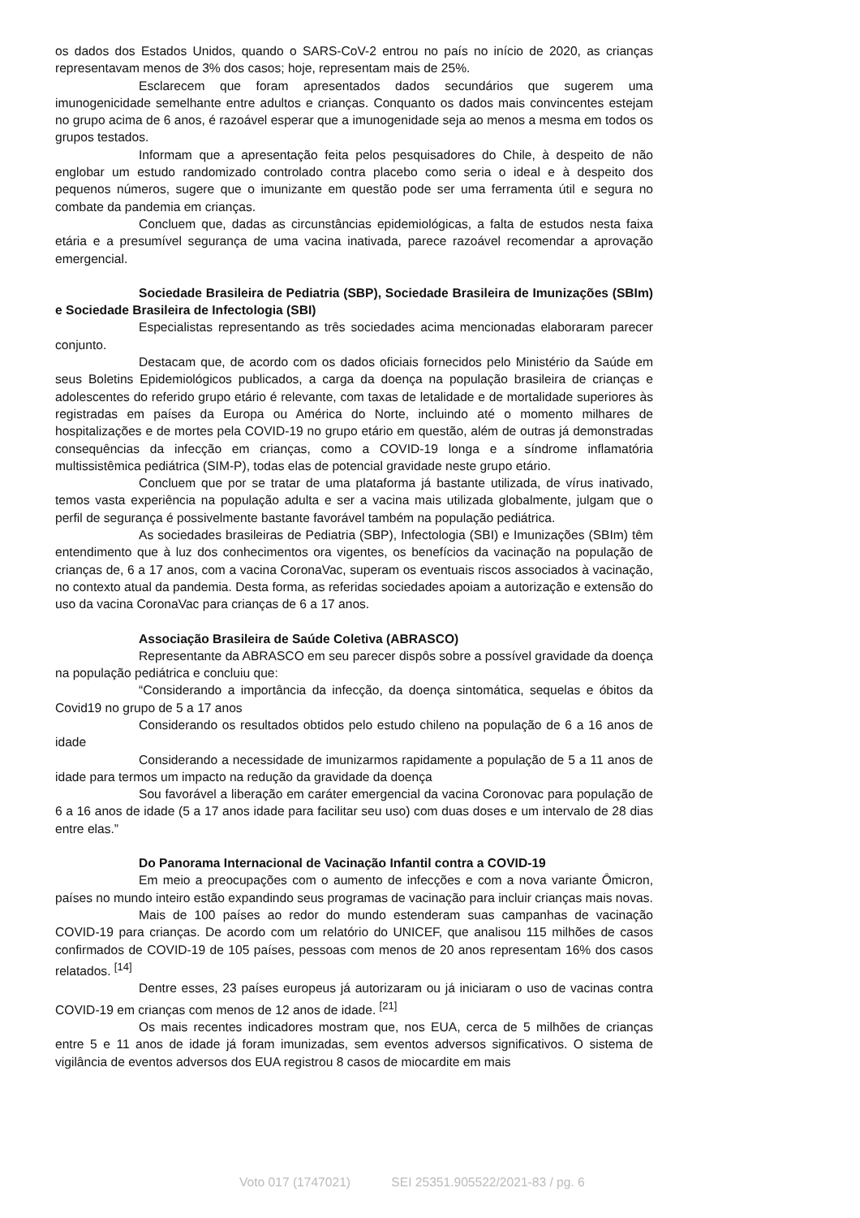os dados dos Estados Unidos, quando o SARS-CoV-2 entrou no país no início de 2020, as crianças representavam menos de 3% dos casos; hoje, representam mais de 25%.
Esclarecem que foram apresentados dados secundários que sugerem uma imunogenicidade semelhante entre adultos e crianças. Conquanto os dados mais convincentes estejam no grupo acima de 6 anos, é razoável esperar que a imunogenidade seja ao menos a mesma em todos os grupos testados.
Informam que a apresentação feita pelos pesquisadores do Chile, à despeito de não englobar um estudo randomizado controlado contra placebo como seria o ideal e à despeito dos pequenos números, sugere que o imunizante em questão pode ser uma ferramenta útil e segura no combate da pandemia em crianças.
Concluem que, dadas as circunstâncias epidemiológicas, a falta de estudos nesta faixa etária e a presumível segurança de uma vacina inativada, parece razoável recomendar a aprovação emergencial.
Sociedade Brasileira de Pediatria (SBP), Sociedade Brasileira de Imunizações (SBIm) e Sociedade Brasileira de Infectologia (SBI)
Especialistas representando as três sociedades acima mencionadas elaboraram parecer conjunto.
Destacam que, de acordo com os dados oficiais fornecidos pelo Ministério da Saúde em seus Boletins Epidemiológicos publicados, a carga da doença na população brasileira de crianças e adolescentes do referido grupo etário é relevante, com taxas de letalidade e de mortalidade superiores às registradas em países da Europa ou América do Norte, incluindo até o momento milhares de hospitalizações e de mortes pela COVID-19 no grupo etário em questão, além de outras já demonstradas consequências da infecção em crianças, como a COVID-19 longa e a síndrome inflamatória multissistêmica pediátrica (SIM-P), todas elas de potencial gravidade neste grupo etário.
Concluem que por se tratar de uma plataforma já bastante utilizada, de vírus inativado, temos vasta experiência na população adulta e ser a vacina mais utilizada globalmente, julgam que o perfil de segurança é possivelmente bastante favorável também na população pediátrica.
As sociedades brasileiras de Pediatria (SBP), Infectologia (SBI) e Imunizações (SBIm) têm entendimento que à luz dos conhecimentos ora vigentes, os benefícios da vacinação na população de crianças de, 6 a 17 anos, com a vacina CoronaVac, superam os eventuais riscos associados à vacinação, no contexto atual da pandemia. Desta forma, as referidas sociedades apoiam a autorização e extensão do uso da vacina CoronaVac para crianças de 6 a 17 anos.
Associação Brasileira de Saúde Coletiva (ABRASCO)
Representante da ABRASCO em seu parecer dispôs sobre a possível gravidade da doença na população pediátrica e concluiu que:
“Considerando a importância da infecção, da doença sintomática, sequelas e óbitos da Covid19 no grupo de 5 a 17 anos
Considerando os resultados obtidos pelo estudo chileno na população de 6 a 16 anos de idade
Considerando a necessidade de imunizarmos rapidamente a população de 5 a 11 anos de idade para termos um impacto na redução da gravidade da doença
Sou favorável a liberação em caráter emergencial da vacina Coronovac para população de 6 a 16 anos de idade (5 a 17 anos idade para facilitar seu uso) com duas doses e um intervalo de 28 dias entre elas.”
Do Panorama Internacional de Vacinação Infantil contra a COVID-19
Em meio a preocupações com o aumento de infecções e com a nova variante Ômicron, países no mundo inteiro estão expandindo seus programas de vacinação para incluir crianças mais novas.
Mais de 100 países ao redor do mundo estenderam suas campanhas de vacinação COVID-19 para crianças. De acordo com um relatório do UNICEF, que analisou 115 milhões de casos confirmados de COVID-19 de 105 países, pessoas com menos de 20 anos representam 16% dos casos relatados. <sup>[14]</sup>
Dentre esses, 23 países europeus já autorizaram ou já iniciaram o uso de vacinas contra COVID-19 em crianças com menos de 12 anos de idade. <sup>[21]</sup>
Os mais recentes indicadores mostram que, nos EUA, cerca de 5 milhões de crianças entre 5 e 11 anos de idade já foram imunizadas, sem eventos adversos significativos. O sistema de vigilância de eventos adversos dos EUA registrou 8 casos de miocardite em mais
Voto 017 (1747021) SEI 25351.905522/2021-83 / pg. 6